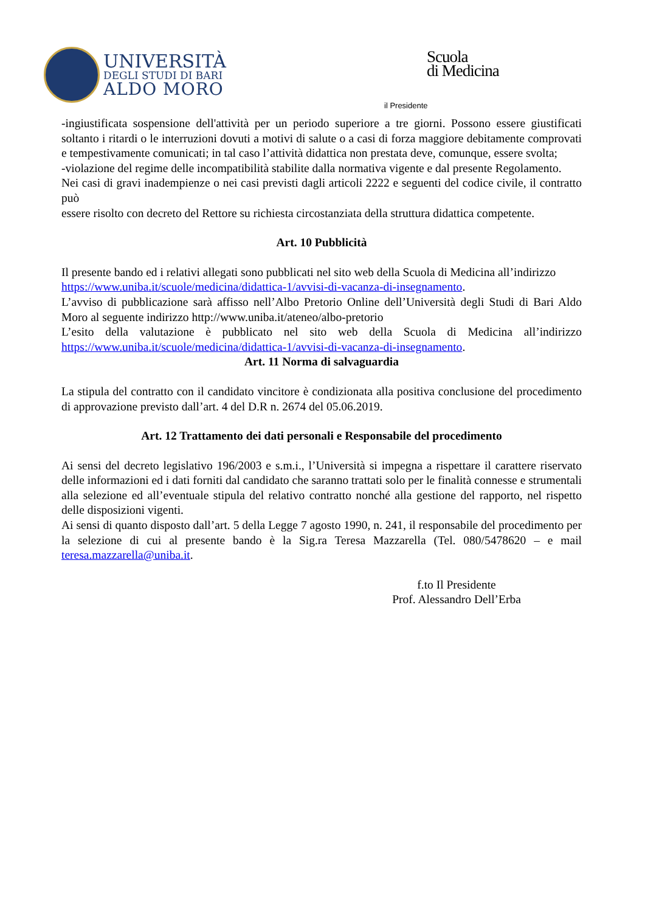UNIVERSITÀ
DEGLI STUDI DI BARI
ALDO MORO
Scuola
di Medicina
il Presidente
-ingiustificata sospensione dell'attività per un periodo superiore a tre giorni. Possono essere giustificati soltanto i ritardi o le interruzioni dovuti a motivi di salute o a casi di forza maggiore debitamente comprovati e tempestivamente comunicati; in tal caso l’attività didattica non prestata deve, comunque, essere svolta;
-violazione del regime delle incompatibilità stabilite dalla normativa vigente e dal presente Regolamento.
Nei casi di gravi inadempienze o nei casi previsti dagli articoli 2222 e seguenti del codice civile, il contratto può
essere risolto con decreto del Rettore su richiesta circostanziata della struttura didattica competente.
Art. 10 Pubblicità
Il presente bando ed i relativi allegati sono pubblicati nel sito web della Scuola di Medicina all’indirizzo
https://www.uniba.it/scuole/medicina/didattica-1/avvisi-di-vacanza-di-insegnamento.
L’avviso di pubblicazione sarà affisso nell’Albo Pretorio Online dell’Università degli Studi di Bari Aldo Moro al seguente indirizzo http://www.uniba.it/ateneo/albo-pretorio
L’esito della valutazione è pubblicato nel sito web della Scuola di Medicina all’indirizzo https://www.uniba.it/scuole/medicina/didattica-1/avvisi-di-vacanza-di-insegnamento.
Art. 11 Norma di salvaguardia
La stipula del contratto con il candidato vincitore è condizionata alla positiva conclusione del procedimento di approvazione previsto dall’art. 4 del D.R n. 2674 del 05.06.2019.
Art. 12 Trattamento dei dati personali e Responsabile del procedimento
Ai sensi del decreto legislativo 196/2003 e s.m.i., l’Università si impegna a rispettare il carattere riservato delle informazioni ed i dati forniti dal candidato che saranno trattati solo per le finalità connesse e strumentali alla selezione ed all’eventuale stipula del relativo contratto nonché alla gestione del rapporto, nel rispetto delle disposizioni vigenti.
Ai sensi di quanto disposto dall’art. 5 della Legge 7 agosto 1990, n. 241, il responsabile del procedimento per la selezione di cui al presente bando è la Sig.ra Teresa Mazzarella (Tel. 080/5478620 – e mail teresa.mazzarella@uniba.it.
f.to Il Presidente
Prof. Alessandro Dell’Erba